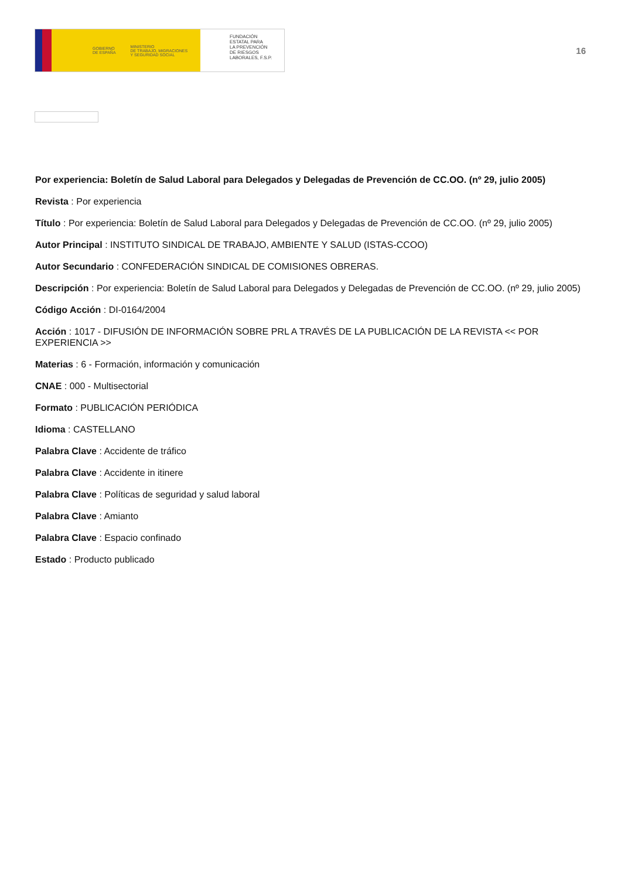GOBIERNO
DE ESPAÑA MINISTERIO
DE TRABAJO, MIGRACIONES
Y SEGURIDAD SOCIAL
FUNDACIÓN
ESTATAL PARA
LA PREVENCIÓN
DE RIESGOS
LABORALES, F.S.P.
16
Por experiencia: Boletín de Salud Laboral para Delegados y Delegadas de Prevención de CC.OO. (nº 29, julio 2005)
Revista : Por experiencia
Título : Por experiencia: Boletín de Salud Laboral para Delegados y Delegadas de Prevención de CC.OO. (nº 29, julio 2005)
Autor Principal : INSTITUTO SINDICAL DE TRABAJO, AMBIENTE Y SALUD (ISTAS-CCOO)
Autor Secundario : CONFEDERACIÓN SINDICAL DE COMISIONES OBRERAS.
Descripción : Por experiencia: Boletín de Salud Laboral para Delegados y Delegadas de Prevención de CC.OO. (nº 29, julio 2005)
Código Acción : DI-0164/2004
Acción : 1017 - DIFUSIÓN DE INFORMACIÓN SOBRE PRL A TRAVÉS DE LA PUBLICACIÓN DE LA REVISTA << POR EXPERIENCIA >>
Materias : 6 - Formación, información y comunicación
CNAE : 000 - Multisectorial
Formato : PUBLICACIÓN PERIÓDICA
Idioma : CASTELLANO
Palabra Clave : Accidente de tráfico
Palabra Clave : Accidente in itinere
Palabra Clave : Políticas de seguridad y salud laboral
Palabra Clave : Amianto
Palabra Clave : Espacio confinado
Estado : Producto publicado